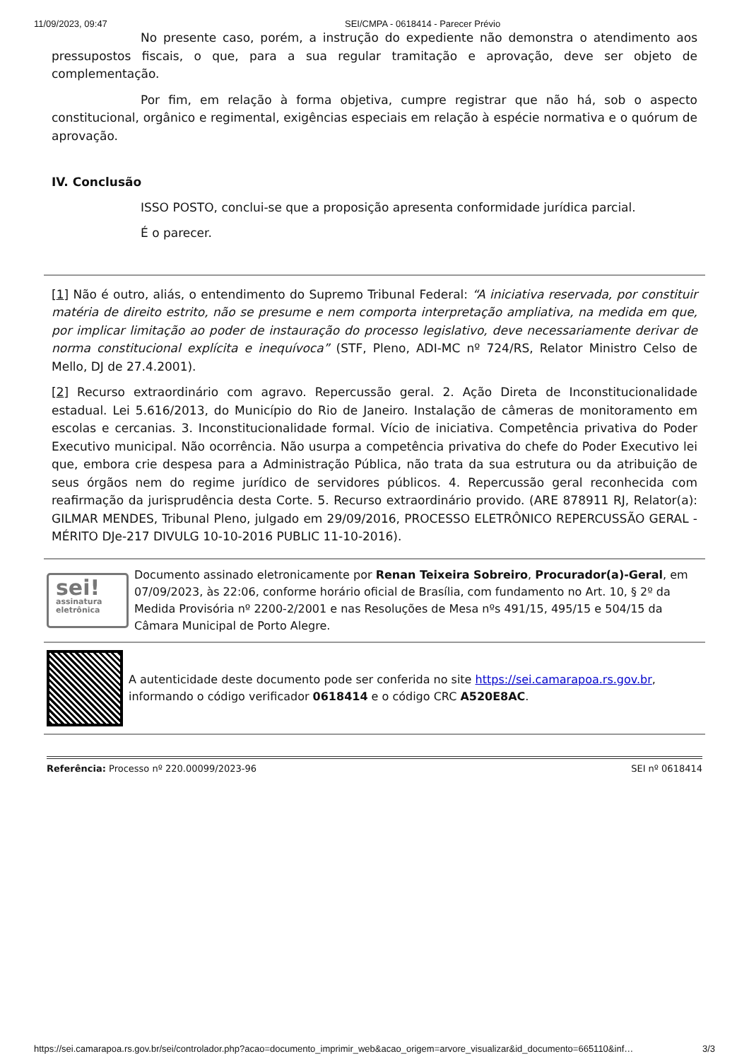11/09/2023, 09:47 SEI/CMPA - 0618414 - Parecer Prévio
No presente caso, porém, a instrução do expediente não demonstra o atendimento aos pressupostos fiscais, o que, para a sua regular tramitação e aprovação, deve ser objeto de complementação.
Por fim, em relação à forma objetiva, cumpre registrar que não há, sob o aspecto constitucional, orgânico e regimental, exigências especiais em relação à espécie normativa e o quórum de aprovação.
IV. Conclusão
ISSO POSTO, conclui-se que a proposição apresenta conformidade jurídica parcial.
É o parecer.
[1] Não é outro, aliás, o entendimento do Supremo Tribunal Federal: “A iniciativa reservada, por constituir matéria de direito estrito, não se presume e nem comporta interpretação ampliativa, na medida em que, por implicar limitação ao poder de instauração do processo legislativo, deve necessariamente derivar de norma constitucional explícita e inequívoca” (STF, Pleno, ADI-MC nº 724/RS, Relator Ministro Celso de Mello, DJ de 27.4.2001).
[2] Recurso extraordinário com agravo. Repercussão geral. 2. Ação Direta de Inconstitucionalidade estadual. Lei 5.616/2013, do Município do Rio de Janeiro. Instalação de câmeras de monitoramento em escolas e cercanias. 3. Inconstitucionalidade formal. Vício de iniciativa. Competência privativa do Poder Executivo municipal. Não ocorrência. Não usurpa a competência privativa do chefe do Poder Executivo lei que, embora crie despesa para a Administração Pública, não trata da sua estrutura ou da atribuição de seus órgãos nem do regime jurídico de servidores públicos. 4. Repercussão geral reconhecida com reafirmação da jurisprudência desta Corte. 5. Recurso extraordinário provido. (ARE 878911 RJ, Relator(a): GILMAR MENDES, Tribunal Pleno, julgado em 29/09/2016, PROCESSO ELETRÔNICO REPERCUSSÃO GERAL - MÉRITO DJe-217 DIVULG 10-10-2016 PUBLIC 11-10-2016).
sei!
assinatura eletrônica
Documento assinado eletronicamente por Renan Teixeira Sobreiro, Procurador(a)-Geral, em 07/09/2023, às 22:06, conforme horário oficial de Brasília, com fundamento no Art. 10, § 2º da Medida Provisória nº 2200-2/2001 e nas Resoluções de Mesa nºs 491/15, 495/15 e 504/15 da Câmara Municipal de Porto Alegre.
A autenticidade deste documento pode ser conferida no site https://sei.camarapoa.rs.gov.br, informando o código verificador 0618414 e o código CRC A520E8AC.
Referência: Processo nº 220.00099/2023-96 SEI nº 0618414
https://sei.camarapoa.rs.gov.br/sei/controlador.php?acao=documento_imprimir_web&acao_origem=arvore_visualizar&id_documento=665110&inf… 3/3